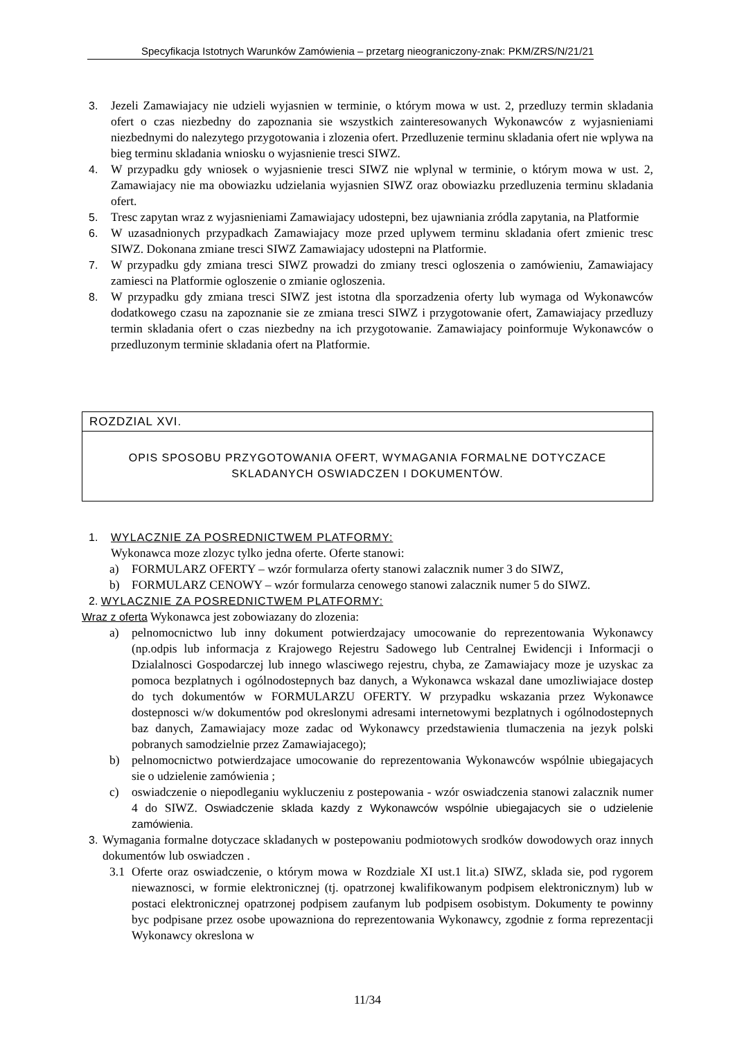Specyfikacja Istotnych Warunków Zamówienia – przetarg nieograniczony-znak: PKM/ZRS/N/21/21
3. Jezeli Zamawiajacy nie udzieli wyjasnien w terminie, o którym mowa w ust. 2, przedluzy termin skladania ofert o czas niezbedny do zapoznania sie wszystkich zainteresowanych Wykonawców z wyjasnieniami niezbednymi do nalezytego przygotowania i zlozenia ofert. Przedluzenie terminu skladania ofert nie wplywa na bieg terminu skladania wniosku o wyjasnienie tresci SIWZ.
4. W przypadku gdy wniosek o wyjasnienie tresci SIWZ nie wplynal w terminie, o którym mowa w ust. 2, Zamawiajacy nie ma obowiazku udzielania wyjasnien SIWZ oraz obowiazku przedluzenia terminu skladania ofert.
5. Tresc zapytan wraz z wyjasnieniami Zamawiajacy udostepni, bez ujawniania zródla zapytania, na Platformie
6. W uzasadnionych przypadkach Zamawiajacy moze przed uplywem terminu skladania ofert zmienic tresc SIWZ. Dokonana zmiane tresci SIWZ Zamawiajacy udostepni na Platformie.
7. W przypadku gdy zmiana tresci SIWZ prowadzi do zmiany tresci ogloszenia o zamówieniu, Zamawiajacy zamiesci na Platformie ogloszenie o zmianie ogloszenia.
8. W przypadku gdy zmiana tresci SIWZ jest istotna dla sporzadzenia oferty lub wymaga od Wykonawców dodatkowego czasu na zapoznanie sie ze zmiana tresci SIWZ i przygotowanie ofert, Zamawiajacy przedluzy termin skladania ofert o czas niezbedny na ich przygotowanie. Zamawiajacy poinformuje Wykonawców o przedluzonym terminie skladania ofert na Platformie.
ROZDZIAL XVI.
OPIS SPOSOBU PRZYGOTOWANIA OFERT, WYMAGANIA FORMALNE DOTYCZACE
SKLADANYCH OSWIADCZEN I DOKUMENTÓW.
1. WYLACZNIE ZA POSREDNICTWEM PLATFORMY:
Wykonawca moze zlozyc tylko jedna oferte. Oferte stanowi:
a) FORMULARZ OFERTY – wzór formularza oferty stanowi zalacznik numer 3 do SIWZ,
b) FORMULARZ CENOWY – wzór formularza cenowego stanowi zalacznik numer 5 do SIWZ.
2. WYLACZNIE ZA POSREDNICTWEM PLATFORMY:
Wraz z oferta Wykonawca jest zobowiazany do zlozenia:
a) pelnomocnictwo lub inny dokument potwierdzajacy umocowanie do reprezentowania Wykonawcy (np.odpis lub informacja z Krajowego Rejestru Sadowego lub Centralnej Ewidencji i Informacji o Dzialalnosci Gospodarczej lub innego wlasciwego rejestru, chyba, ze Zamawiajacy moze je uzyskac za pomoca bezplatnych i ogólnodostepnych baz danych, a Wykonawca wskazal dane umozliwiajace dostep do tych dokumentów w FORMULARZU OFERTY. W przypadku wskazania przez Wykonawce dostepnosci w/w dokumentów pod okreslonymi adresami internetowymi bezplatnych i ogólnodostepnych baz danych, Zamawiajacy moze zadac od Wykonawcy przedstawienia tlumaczenia na jezyk polski pobranych samodzielnie przez Zamawiajacego);
b) pelnomocnictwo potwierdzajace umocowanie do reprezentowania Wykonawców wspólnie ubiegajacych sie o udzielenie zamówienia ;
c) oswiadczenie o niepodleganiu wykluczeniu z postepowania - wzór oswiadczenia stanowi zalacznik numer 4 do SIWZ. Oswiadczenie sklada kazdy z Wykonawców wspólnie ubiegajacych sie o udzielenie zamówienia.
3. Wymagania formalne dotyczace skladanych w postepowaniu podmiotowych srodków dowodowych oraz innych dokumentów lub oswiadczen .
3.1 Oferte oraz oswiadczenie, o którym mowa w Rozdziale XI ust.1 lit.a) SIWZ, sklada sie, pod rygorem niewaznosci, w formie elektronicznej (tj. opatrzonej kwalifikowanym podpisem elektronicznym) lub w postaci elektronicznej opatrzonej podpisem zaufanym lub podpisem osobistym. Dokumenty te powinny byc podpisane przez osobe upowazniona do reprezentowania Wykonawcy, zgodnie z forma reprezentacji Wykonawcy okreslona w
11/34